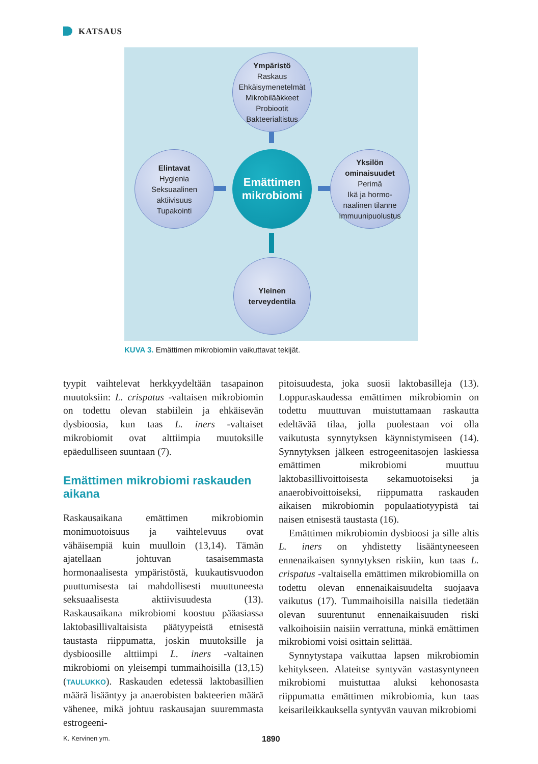KATSAUS
Ympäristö
Raskaus
Ehkäisymenetelmät
Mikrobilääkkeet
Probiootit
Bakteerialtistus
Elintavat
Hygienia
Seksuaalinen
aktiivisuus
Tupakointi
Emättimen
mikrobiomi
Yksilön
ominaisuudet
Perimä
Ikä ja hormo-
naalinen tilanne
Immuunipuolustus
Yleinen
terveydentila
KUVA 3. Emättimen mikrobiomiin vaikuttavat tekijät.
tyypit vaihtelevat herkkyydeltään tasapainon muutoksiin: L. crispatus -valtaisen mikrobiomin on todettu olevan stabiilein ja ehkäisevän dysbioosia, kun taas L. iners -valtaiset mikrobiomit ovat alttiimpia muutoksille epäedulliseen suuntaan (7).
Emättimen mikrobiomi raskauden aikana
Raskausaikana emättimen mikrobiomin monimuotoisuus ja vaihtelevuus ovat vähäisempiä kuin muulloin (13,14). Tämän ajatellaan johtuvan tasaisemmasta hormonaalisesta ympäristöstä, kuukautisvuodon puuttumisesta tai mahdollisesti muuttuneesta seksuaalisesta aktiivisuudesta (13). Raskausaikana mikrobiomi koostuu pääasiassa laktobasillivaltaisista päätyypeistä etnisestä taustasta riippumatta, joskin muutoksille ja dysbioosille alttiimpi L. iners -valtainen mikrobiomi on yleisempi tummaihoisilla (13,15) (TAULUKKO). Raskauden edetessä laktobasillien määrä lisääntyy ja anaerobisten bakteerien määrä vähenee, mikä johtuu raskausajan suuremmasta estrogeeni-
pitoisuudesta, joka suosii laktobasilleja (13). Loppuraskaudessa emättimen mikrobiomin on todettu muuttuvan muistuttamaan raskautta edeltävää tilaa, jolla puolestaan voi olla vaikutusta synnytyksen käynnistymiseen (14). Synnytyksen jälkeen estrogeenitasojen laskiessa emättimen mikrobiomi muuttuu laktobasillivoittoisesta sekamuotoiseksi ja anaerobivoittoiseksi, riippumatta raskauden aikaisen mikrobiomin populaatiotyypistä tai naisen etnisestä taustasta (16).
Emättimen mikrobiomin dysbioosi ja sille altis L. iners on yhdistetty lisääntyneeseen ennenaikaisen synnytyksen riskiin, kun taas L. crispatus -valtaisella emättimen mikrobiomilla on todettu olevan ennenaikaisuudelta suojaava vaikutus (17). Tummaihoisilla naisilla tiedetään olevan suurentunut ennenaikaisuuden riski valkoihoisiin naisiin verrattuna, minkä emättimen mikrobiomi voisi osittain selittää.
Synnytystapa vaikuttaa lapsen mikrobiomin kehitykseen. Alateitse syntyvän vastasyntyneen mikrobiomi muistuttaa aluksi kehonosasta riippumatta emättimen mikrobiomia, kun taas keisarileikkauksella syntyvän vauvan mikrobiomi
K. Kervinen ym. 1890